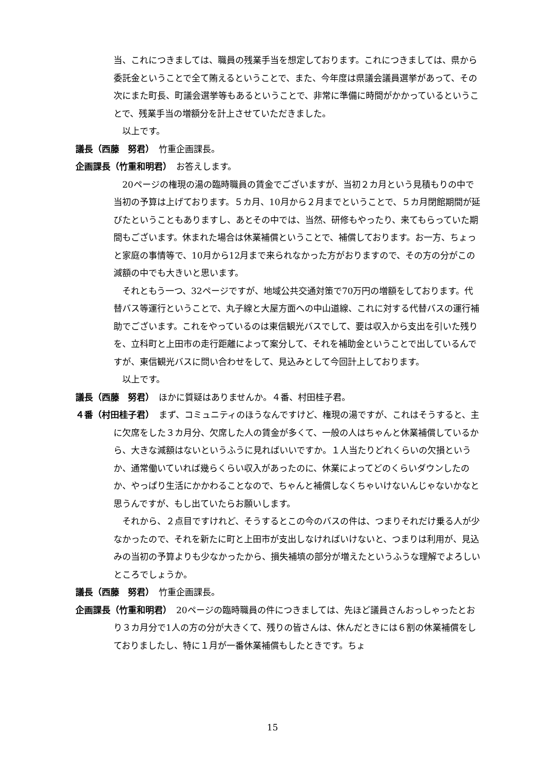当、これにつきましては、職員の残業手当を想定しております。これにつきましては、県から委託金ということで全て賄えるということで、また、今年度は県議会議員選挙があって、その次にまた町長、町議会選挙等もあるということで、非常に準備に時間がかかっているということで、残業手当の増額分を計上させていただきました。
以上です。
議長（西藤　努君）　竹重企画課長。
企画課長（竹重和明君）　お答えします。
20ページの権現の湯の臨時職員の賃金でございますが、当初２カ月という見積もりの中で当初の予算は上げております。５カ月、10月から２月までということで、５カ月閉館期間が延びたということもありますし、あとその中では、当然、研修もやったり、来てもらっていた期間もございます。休まれた場合は休業補償ということで、補償しております。お一方、ちょっと家庭の事情等で、10月から12月まで来られなかった方がおりますので、その方の分がこの減額の中でも大きいと思います。
それともう一つ、32ページですが、地域公共交通対策で70万円の増額をしております。代替バス等運行ということで、丸子線と大屋方面への中山道線、これに対する代替バスの運行補助でございます。これをやっているのは東信観光バスでして、要は収入から支出を引いた残りを、立科町と上田市の走行距離によって案分して、それを補助金ということで出しているんですが、東信観光バスに問い合わせをして、見込みとして今回計上しております。
以上です。
議長（西藤　努君）　ほかに質疑はありませんか。４番、村田桂子君。
４番（村田桂子君）　まず、コミュニティのほうなんですけど、権現の湯ですが、これはそうすると、主に欠席をした３カ月分、欠席した人の賃金が多くて、一般の人はちゃんと休業補償しているから、大きな減額はないというふうに見ればいいですか。１人当たりどれくらいの欠損というか、通常働いていれば幾らくらい収入があったのに、休業によってどのくらいダウンしたのか、やっぱり生活にかかわることなので、ちゃんと補償しなくちゃいけないんじゃないかなと思うんですが、もし出ていたらお願いします。
それから、２点目ですけれど、そうするとこの今のバスの件は、つまりそれだけ乗る人が少なかったので、それを新たに町と上田市が支出しなければいけないと、つまりは利用が、見込みの当初の予算よりも少なかったから、損失補填の部分が増えたというふうな理解でよろしいところでしょうか。
議長（西藤　努君）　竹重企画課長。
企画課長（竹重和明君）　20ページの臨時職員の件につきましては、先ほど議員さんおっしゃったとおり３カ月分で1人の方の分が大きくて、残りの皆さんは、休んだときには６割の休業補償をしておりましたし、特に１月が一番休業補償もしたときです。ちょ
15